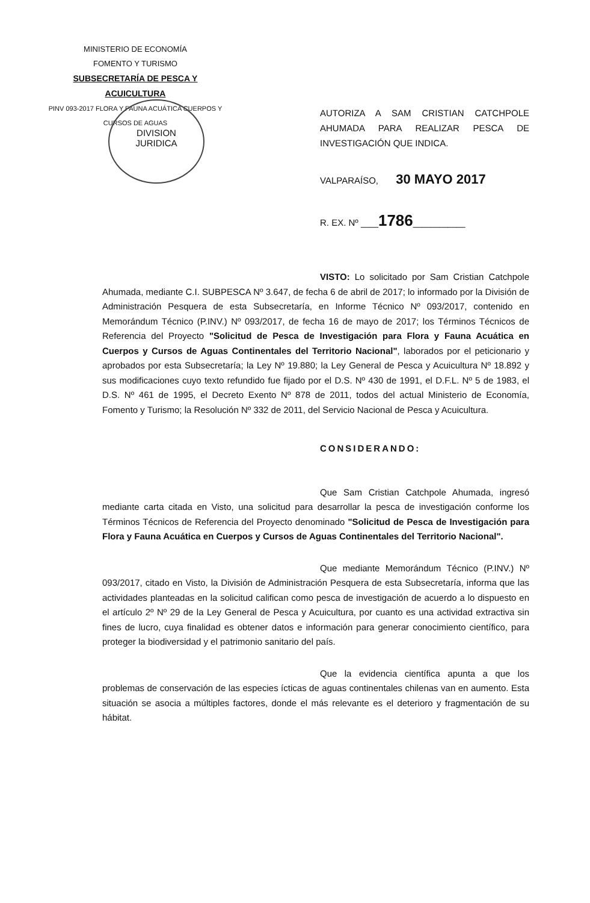MINISTERIO DE ECONOMÍA
FOMENTO Y TURISMO
SUBSECRETARÍA DE PESCA Y ACUICULTURA
PINV 093-2017 FLORA Y FAUNA ACUÁTICA CUERPOS Y
CURSOS DE AGUAS
DIVISION
JURIDICA
AUTORIZA A SAM CRISTIAN CATCHPOLE AHUMADA PARA REALIZAR PESCA DE INVESTIGACIÓN QUE INDICA.
VALPARAÍSO, 30 MAYO 2017
R. EX. Nº __1786______
VISTO: Lo solicitado por Sam Cristian Catchpole Ahumada, mediante C.I. SUBPESCA Nº 3.647, de fecha 6 de abril de 2017; lo informado por la División de Administración Pesquera de esta Subsecretaría, en Informe Técnico Nº 093/2017, contenido en Memorándum Técnico (P.INV.) Nº 093/2017, de fecha 16 de mayo de 2017; los Términos Técnicos de Referencia del Proyecto "Solicitud de Pesca de Investigación para Flora y Fauna Acuática en Cuerpos y Cursos de Aguas Continentales del Territorio Nacional", laborados por el peticionario y aprobados por esta Subsecretaría; la Ley Nº 19.880; la Ley General de Pesca y Acuicultura Nº 18.892 y sus modificaciones cuyo texto refundido fue fijado por el D.S. Nº 430 de 1991, el D.F.L. Nº 5 de 1983, el D.S. Nº 461 de 1995, el Decreto Exento Nº 878 de 2011, todos del actual Ministerio de Economía, Fomento y Turismo; la Resolución Nº 332 de 2011, del Servicio Nacional de Pesca y Acuicultura.
CONSIDERANDO:
Que Sam Cristian Catchpole Ahumada, ingresó mediante carta citada en Visto, una solicitud para desarrollar la pesca de investigación conforme los Términos Técnicos de Referencia del Proyecto denominado "Solicitud de Pesca de Investigación para Flora y Fauna Acuática en Cuerpos y Cursos de Aguas Continentales del Territorio Nacional".
Que mediante Memorándum Técnico (P.INV.) Nº 093/2017, citado en Visto, la División de Administración Pesquera de esta Subsecretaría, informa que las actividades planteadas en la solicitud califican como pesca de investigación de acuerdo a lo dispuesto en el artículo 2º Nº 29 de la Ley General de Pesca y Acuicultura, por cuanto es una actividad extractiva sin fines de lucro, cuya finalidad es obtener datos e información para generar conocimiento científico, para proteger la biodiversidad y el patrimonio sanitario del país.
Que la evidencia científica apunta a que los problemas de conservación de las especies ícticas de aguas continentales chilenas van en aumento. Esta situación se asocia a múltiples factores, donde el más relevante es el deterioro y fragmentación de su hábitat.